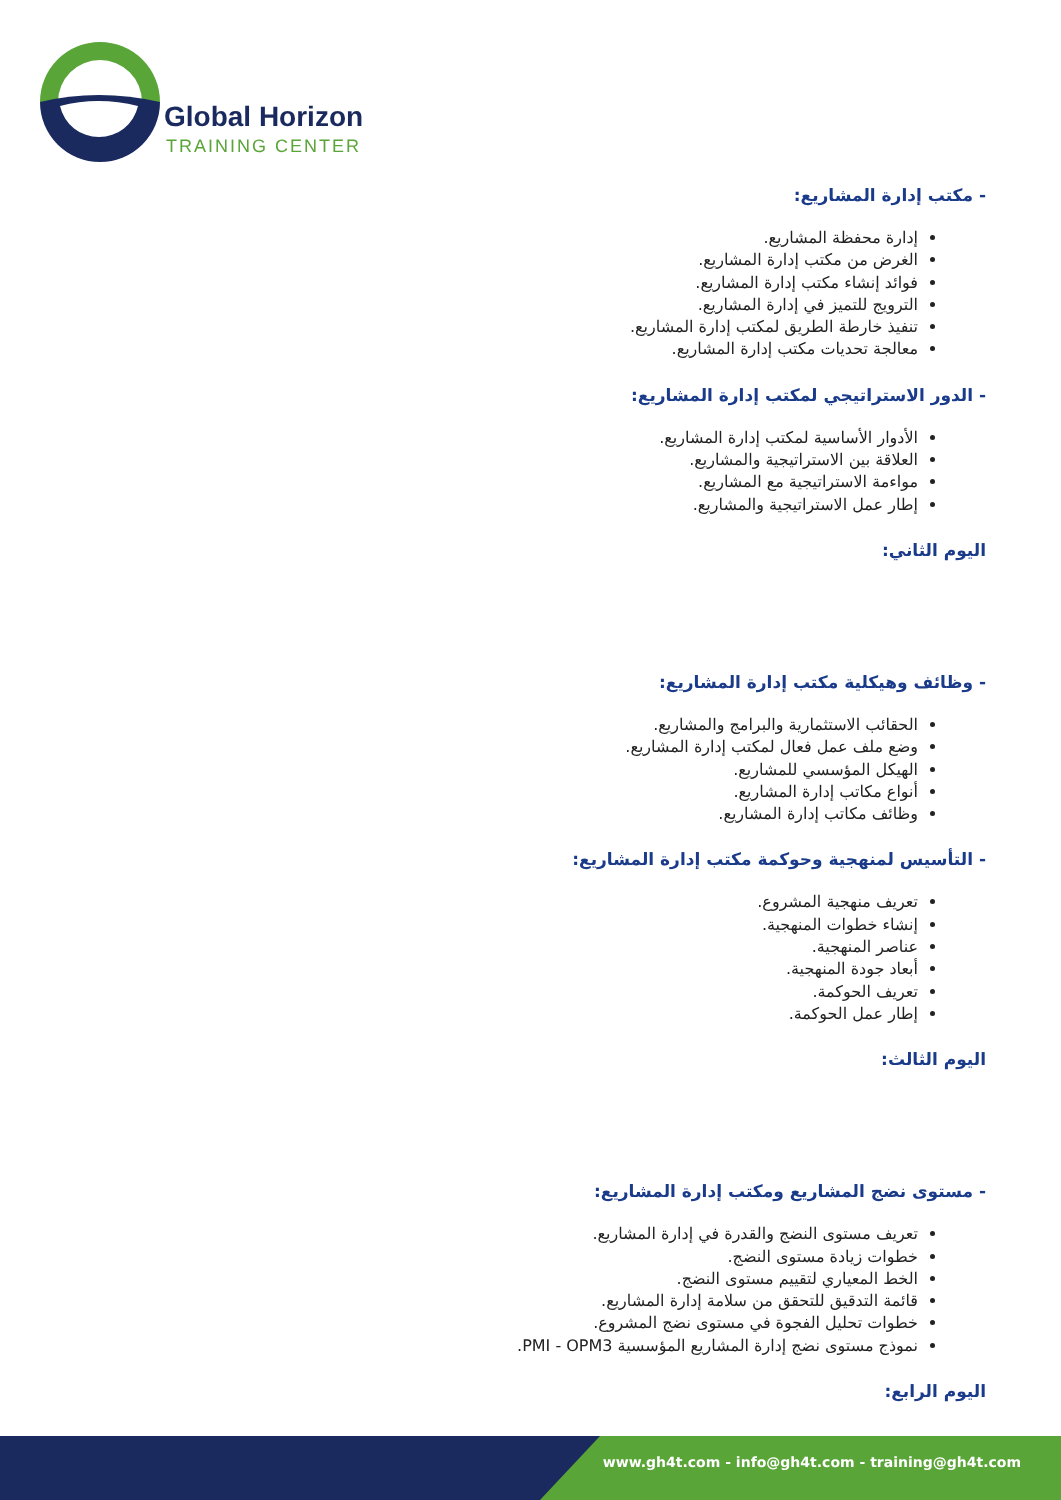Global Horizon
TRAINING CENTER
- مكتب إدارة المشاريع:
إدارة محفظة المشاريع.
الغرض من مكتب إدارة المشاريع.
فوائد إنشاء مكتب إدارة المشاريع.
الترويج للتميز في إدارة المشاريع.
تنفيذ خارطة الطريق لمكتب إدارة المشاريع.
معالجة تحديات مكتب إدارة المشاريع.
- الدور الاستراتيجي لمكتب إدارة المشاريع:
الأدوار الأساسية لمكتب إدارة المشاريع.
العلاقة بين الاستراتيجية والمشاريع.
مواءمة الاستراتيجية مع المشاريع.
إطار عمل الاستراتيجية والمشاريع.
اليوم الثاني:
- وظائف وهيكلية مكتب إدارة المشاريع:
الحقائب الاستثمارية والبرامج والمشاريع.
وضع ملف عمل فعال لمكتب إدارة المشاريع.
الهيكل المؤسسي للمشاريع.
أنواع مكاتب إدارة المشاريع.
وظائف مكاتب إدارة المشاريع.
- التأسيس لمنهجية وحوكمة مكتب إدارة المشاريع:
تعريف منهجية المشروع.
إنشاء خطوات المنهجية.
عناصر المنهجية.
أبعاد جودة المنهجية.
تعريف الحوكمة.
إطار عمل الحوكمة.
اليوم الثالث:
- مستوى نضج المشاريع ومكتب إدارة المشاريع:
تعريف مستوى النضج والقدرة في إدارة المشاريع.
خطوات زيادة مستوى النضج.
الخط المعياري لتقييم مستوى النضج.
قائمة التدقيق للتحقق من سلامة إدارة المشاريع.
خطوات تحليل الفجوة في مستوى نضج المشروع.
نموذج مستوى نضج إدارة المشاريع المؤسسية PMI - OPM3.
اليوم الرابع:
www.gh4t.com - info@gh4t.com - training@gh4t.com